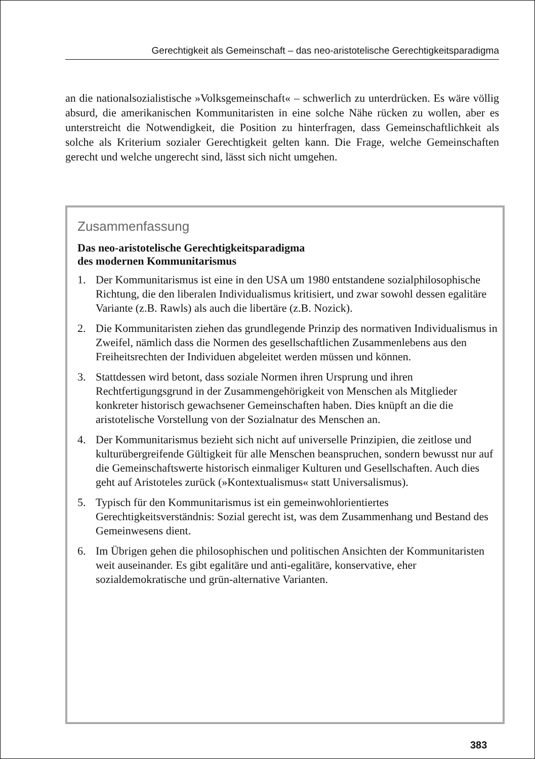Gerechtigkeit als Gemeinschaft – das neo-aristotelische Gerechtigkeitsparadigma
an die nationalsozialistische »Volksgemeinschaft« – schwerlich zu unterdrücken. Es wäre völlig absurd, die amerikanischen Kommunitaristen in eine solche Nähe rücken zu wollen, aber es unterstreicht die Notwendigkeit, die Position zu hinterfragen, dass Gemeinschaftlichkeit als solche als Kriterium sozialer Gerechtigkeit gelten kann. Die Frage, welche Gemeinschaften gerecht und welche ungerecht sind, lässt sich nicht umgehen.
Zusammenfassung
Das neo-aristotelische Gerechtigkeitsparadigma
des modernen Kommunitarismus
1. Der Kommunitarismus ist eine in den USA um 1980 entstandene sozialphilosophische Richtung, die den liberalen Individualismus kritisiert, und zwar sowohl dessen egalitäre Variante (z.B. Rawls) als auch die libertäre (z.B. Nozick).
2. Die Kommunitaristen ziehen das grundlegende Prinzip des normativen Individualismus in Zweifel, nämlich dass die Normen des gesellschaftlichen Zusammenlebens aus den Freiheitsrechten der Individuen abgeleitet werden müssen und können.
3. Stattdessen wird betont, dass soziale Normen ihren Ursprung und ihren Rechtfertigungsgrund in der Zusammengehörigkeit von Menschen als Mitglieder konkreter historisch gewachsener Gemeinschaften haben. Dies knüpft an die die aristotelische Vorstellung von der Sozialnatur des Menschen an.
4. Der Kommunitarismus bezieht sich nicht auf universelle Prinzipien, die zeitlose und kulturübergreifende Gültigkeit für alle Menschen beanspruchen, sondern bewusst nur auf die Gemeinschaftswerte historisch einmaliger Kulturen und Gesellschaften. Auch dies geht auf Aristoteles zurück (»Kontextualismus« statt Universalismus).
5. Typisch für den Kommunitarismus ist ein gemeinwohlorientiertes Gerechtigkeitsverständnis: Sozial gerecht ist, was dem Zusammenhang und Bestand des Gemeinwesens dient.
6. Im Übrigen gehen die philosophischen und politischen Ansichten der Kommunitaristen weit auseinander. Es gibt egalitäre und anti-egalitäre, konservative, eher sozialdemokratische und grün-alternative Varianten.
383